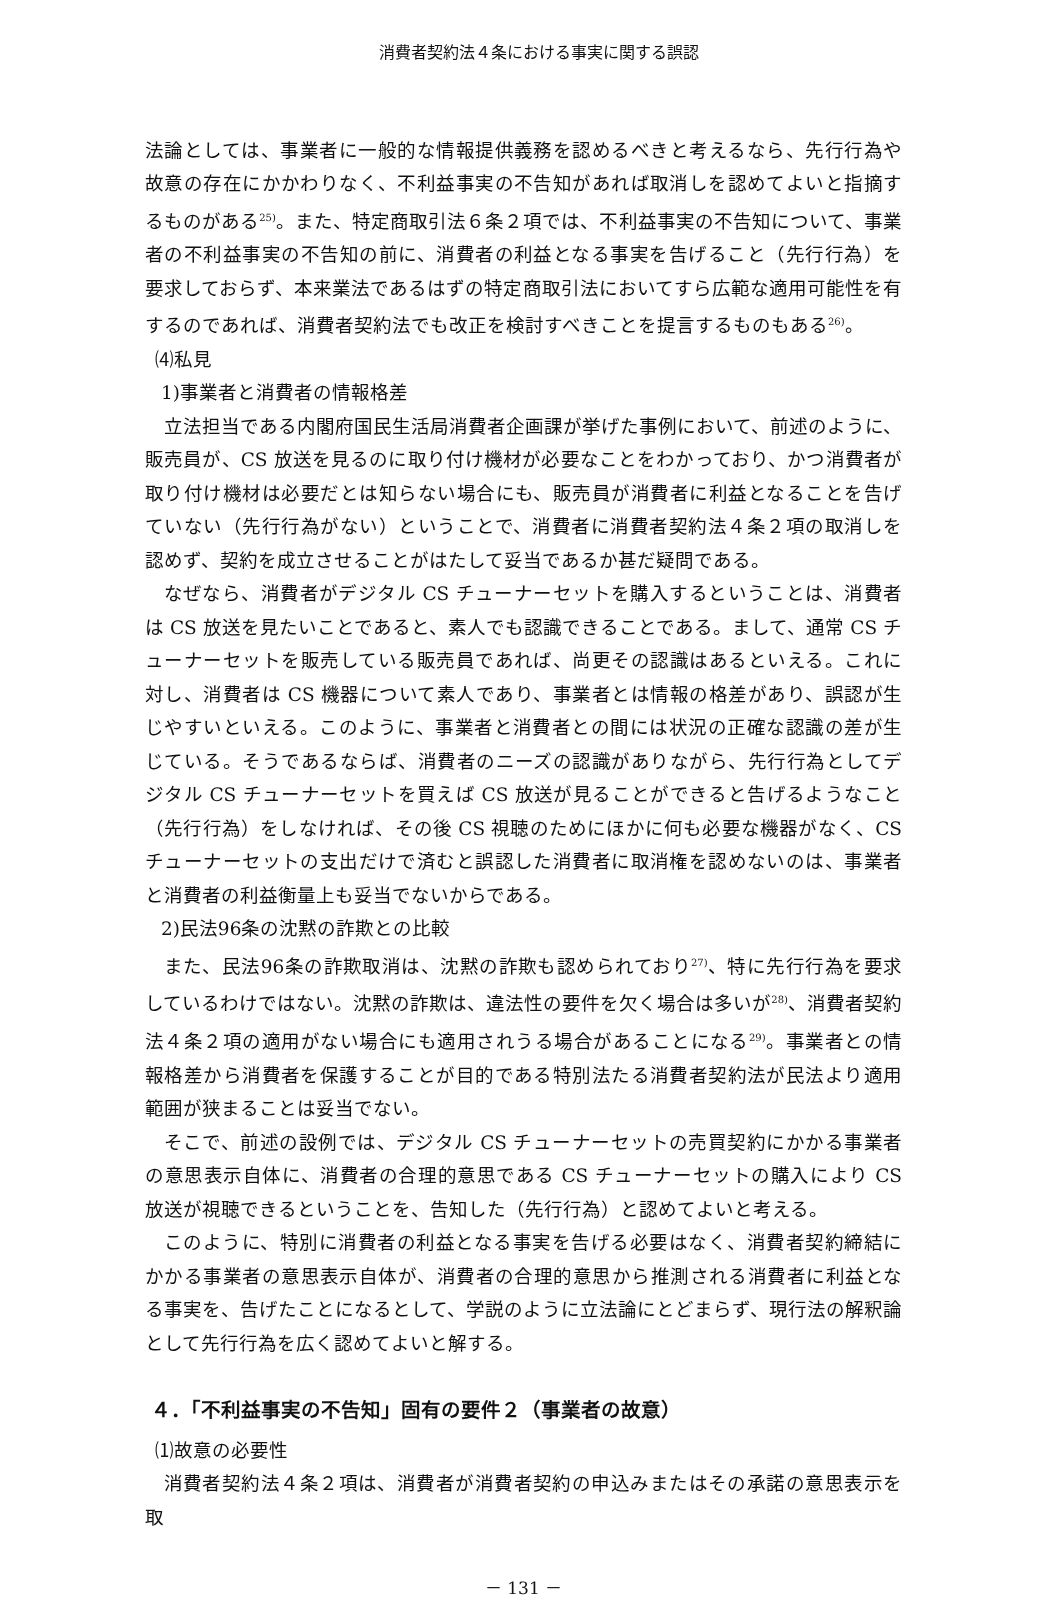消費者契約法４条における事実に関する誤認
法論としては、事業者に一般的な情報提供義務を認めるべきと考えるなら、先行行為や故意の存在にかかわりなく、不利益事実の不告知があれば取消しを認めてよいと指摘するものがある<sup>25)</sup>。また、特定商取引法６条２項では、不利益事実の不告知について、事業者の不利益事実の不告知の前に、消費者の利益となる事実を告げること（先行行為）を要求しておらず、本来業法であるはずの特定商取引法においてすら広範な適用可能性を有するのであれば、消費者契約法でも改正を検討すべきことを提言するものもある<sup>26)</sup>。
⑷私見
1)事業者と消費者の情報格差
立法担当である内閣府国民生活局消費者企画課が挙げた事例において、前述のように、販売員が、CS 放送を見るのに取り付け機材が必要なことをわかっており、かつ消費者が取り付け機材は必要だとは知らない場合にも、販売員が消費者に利益となることを告げていない（先行行為がない）ということで、消費者に消費者契約法４条２項の取消しを認めず、契約を成立させることがはたして妥当であるか甚だ疑問である。
なぜなら、消費者がデジタル CS チューナーセットを購入するということは、消費者は CS 放送を見たいことであると、素人でも認識できることである。まして、通常 CS チューナーセットを販売している販売員であれば、尚更その認識はあるといえる。これに対し、消費者は CS 機器について素人であり、事業者とは情報の格差があり、誤認が生じやすいといえる。このように、事業者と消費者との間には状況の正確な認識の差が生じている。そうであるならば、消費者のニーズの認識がありながら、先行行為としてデジタル CS チューナーセットを買えば CS 放送が見ることができると告げるようなこと（先行行為）をしなければ、その後 CS 視聴のためにほかに何も必要な機器がなく、CS チューナーセットの支出だけで済むと誤認した消費者に取消権を認めないのは、事業者と消費者の利益衡量上も妥当でないからである。
2)民法96条の沈黙の詐欺との比較
また、民法96条の詐欺取消は、沈黙の詐欺も認められており<sup>27)</sup>、特に先行行為を要求しているわけではない。沈黙の詐欺は、違法性の要件を欠く場合は多いが<sup>28)</sup>、消費者契約法４条２項の適用がない場合にも適用されうる場合があることになる<sup>29)</sup>。事業者との情報格差から消費者を保護することが目的である特別法たる消費者契約法が民法より適用範囲が狭まることは妥当でない。
そこで、前述の設例では、デジタル CS チューナーセットの売買契約にかかる事業者の意思表示自体に、消費者の合理的意思である CS チューナーセットの購入により CS 放送が視聴できるということを、告知した（先行行為）と認めてよいと考える。
このように、特別に消費者の利益となる事実を告げる必要はなく、消費者契約締結にかかる事業者の意思表示自体が、消費者の合理的意思から推測される消費者に利益となる事実を、告げたことになるとして、学説のように立法論にとどまらず、現行法の解釈論として先行行為を広く認めてよいと解する。
４．「不利益事実の不告知」固有の要件２（事業者の故意）
⑴故意の必要性
消費者契約法４条２項は、消費者が消費者契約の申込みまたはその承諾の意思表示を取
－ 131 －